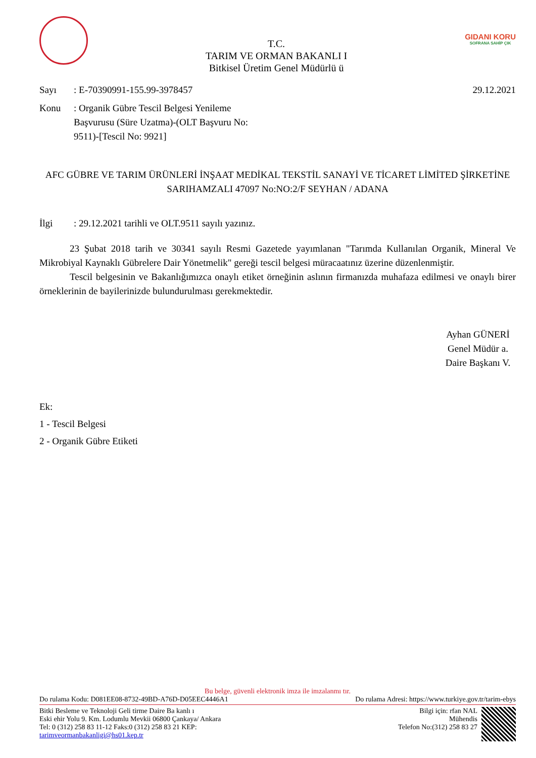T.C.
TARIM VE ORMAN BAKANLI I
Bitkisel Üretim Genel Müdürlü ü
GIDANI KORU
SOFRANA SAHİP ÇIK
Sayı: E-70390991-155.99-3978457 29.12.2021
Konu: Organik Gübre Tescil Belgesi Yenileme Başvurusu (Süre Uzatma)-(OLT Başvuru No: 9511)-[Tescil No: 9921]
AFC GÜBRE VE TARIM ÜRÜNLERİ İNŞAAT MEDİKAL TEKSTİL SANAYİ VE TİCARET LİMİTED ŞİRKETİNE
SARIHAMZALI 47097 No:NO:2/F SEYHAN / ADANA
İlgi: 29.12.2021 tarihli ve OLT.9511 sayılı yazınız.
23 Şubat 2018 tarih ve 30341 sayılı Resmi Gazetede yayımlanan "Tarımda Kullanılan Organik, Mineral Ve Mikrobiyal Kaynaklı Gübrelere Dair Yönetmelik" gereği tescil belgesi müracaatınız üzerine düzenlenmiştir.
Tescil belgesinin ve Bakanlığımızca onaylı etiket örneğinin aslının firmanızda muhafaza edilmesi ve onaylı birer örneklerinin de bayilerinizde bulundurulması gerekmektedir.
Ayhan GÜNERİ
Genel Müdür a.
Daire Başkanı V.
Ek:
1 - Tescil Belgesi
2 - Organik Gübre Etiketi
Bu belge, güvenli elektronik imza ile imzalanmı tır.
Do rulama Kodu: D081EE08-8732-49BD-A76D-D05EEC4446A1 Do rulama Adresi: https://www.turkiye.gov.tr/tarim-ebys
Bitki Besleme ve Teknoloji Geli tirme Daire Ba kanlı ı
Eski ehir Yolu 9. Km. Lodumlu Mevkii 06800 Çankaya/ Ankara
Tel: 0 (312) 258 83 11-12 Faks:0 (312) 258 83 21 KEP:
tarimveormanbakanligi@hs01.kep.tr
Bilgi için: rfan NAL
Mühendis
Telefon No:(312) 258 83 27